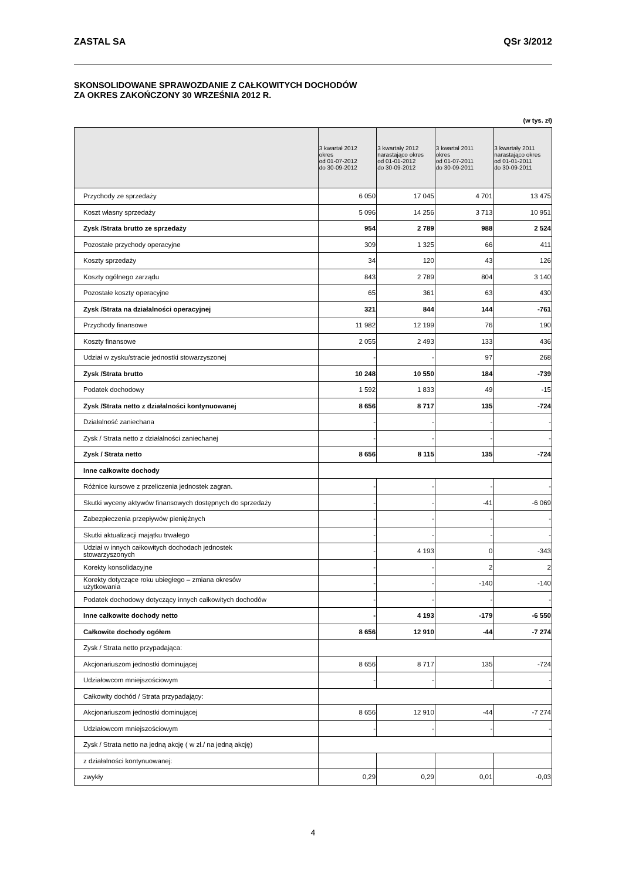ZASTAL SA QSr 3/2012
SKONSOLIDOWANE SPRAWOZDANIE Z CAŁKOWITYCH DOCHODÓW
ZA OKRES ZAKOŃCZONY 30 WRZEŚNIA 2012 R.
(w tys. zł)
| | 3 kwartał 2012 okres od 01-07-2012 do 30-09-2012 | 3 kwartały 2012 narastająco okres od 01-01-2012 do 30-09-2012 | 3 kwartał 2011 okres od 01-07-2011 do 30-09-2011 | 3 kwartały 2011 narastająco okres od 01-01-2011 do 30-09-2011 |
| --- | --- | --- | --- | --- |
| Przychody ze sprzedaży | 6 050 | 17 045 | 4 701 | 13 475 |
| Koszt własny sprzedaży | 5 096 | 14 256 | 3 713 | 10 951 |
| Zysk /Strata brutto ze sprzedaży | 954 | 2 789 | 988 | 2 524 |
| Pozostałe przychody operacyjne | 309 | 1 325 | 66 | 411 |
| Koszty sprzedaży | 34 | 120 | 43 | 126 |
| Koszty ogólnego zarządu | 843 | 2 789 | 804 | 3 140 |
| Pozostałe koszty operacyjne | 65 | 361 | 63 | 430 |
| Zysk /Strata na działalności operacyjnej | 321 | 844 | 144 | -761 |
| Przychody finansowe | 11 982 | 12 199 | 76 | 190 |
| Koszty finansowe | 2 055 | 2 493 | 133 | 436 |
| Udział w zysku/stracie jednostki stowarzyszonej | - | - | 97 | 268 |
| Zysk /Strata brutto | 10 248 | 10 550 | 184 | -739 |
| Podatek dochodowy | 1 592 | 1 833 | 49 | -15 |
| Zysk /Strata netto z działalności kontynuowanej | 8 656 | 8 717 | 135 | -724 |
| Działalność zaniechana | - | - | - | - |
| Zysk / Strata netto z działalności zaniechanej | - | - | - | - |
| Zysk / Strata netto | 8 656 | 8 115 | 135 | -724 |
| Inne całkowite dochody | | | | |
| Różnice kursowe z przeliczenia jednostek zagran. | - | - | - | - |
| Skutki wyceny aktywów finansowych dostępnych do sprzedaży | - | - | -41 | -6 069 |
| Zabezpieczenia przepływów pieniężnych | - | - | - | - |
| Skutki aktualizacji majątku trwałego | - | - | - | - |
| Udział w innych całkowitych dochodach jednostek stowarzyszonych | - | 4 193 | 0 | -343 |
| Korekty konsolidacyjne | - | - | 2 | 2 |
| Korekty dotyczące roku ubiegłego – zmiana okresów użytkowania | - | - | -140 | -140 |
| Podatek dochodowy dotyczący innych całkowitych dochodów | - | - | - | - |
| Inne całkowite dochody netto | - | 4 193 | -179 | -6 550 |
| Całkowite dochody ogółem | 8 656 | 12 910 | -44 | -7 274 |
| Zysk / Strata netto przypadająca: | | | | |
| Akcjonariuszom jednostki dominującej | 8 656 | 8 717 | 135 | -724 |
| Udziałowcom mniejszościowym | - | - | - | - |
| Całkowity dochód / Strata przypadający: | | | | |
| Akcjonariuszom jednostki dominującej | 8 656 | 12 910 | -44 | -7 274 |
| Udziałowcom mniejszościowym | - | - | - | - |
| Zysk / Strata netto na jedną akcję ( w zł./ na jedną akcję) | | | | |
| z działalności kontynuowanej: | | | | |
| zwykły | 0,29 | 0,29 | 0,01 | -0,03 |
4